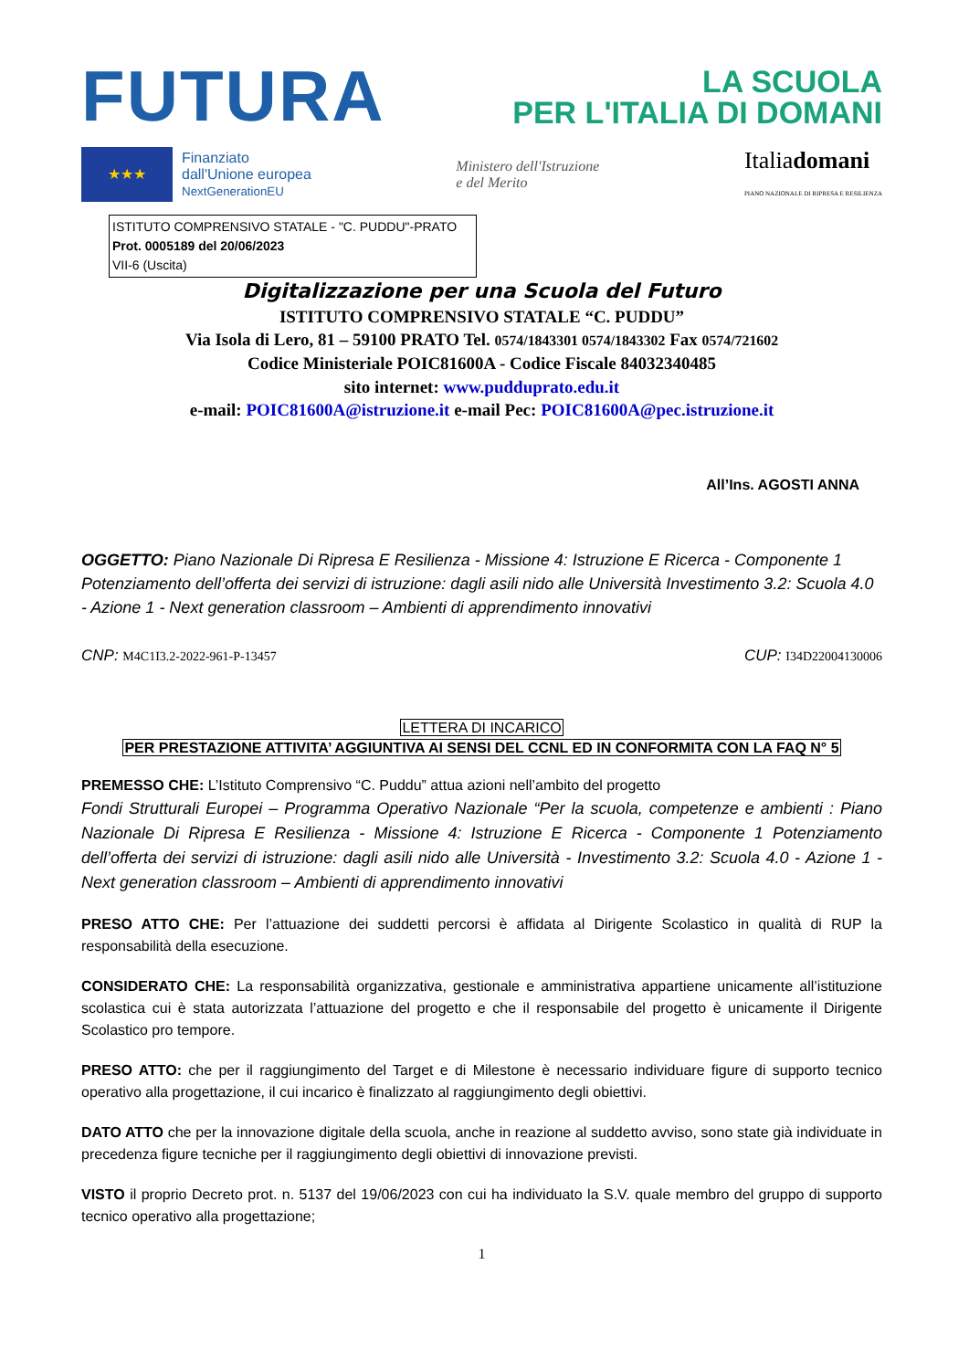FUTURA
LA SCUOLA
PER L'ITALIA DI DOMANI
★★★
Finanziato
dall'Unione europea
NextGenerationEU
Ministero dell'Istruzione
e del Merito
Italiadomani
PIANO NAZIONALE DI RIPRESA E RESILIENZA
ISTITUTO COMPRENSIVO STATALE - "C. PUDDU"-PRATO
Prot. 0005189 del 20/06/2023
VII-6 (Uscita)
Digitalizzazione per una Scuola del Futuro
ISTITUTO COMPRENSIVO STATALE “C. PUDDU”
Via Isola di Lero, 81 – 59100 PRATO Tel. 0574/1843301 0574/1843302 Fax 0574/721602
Codice Ministeriale POIC81600A - Codice Fiscale 84032340485
sito internet: www.pudduprato.edu.it
e-mail: POIC81600A@istruzione.it e-mail Pec: POIC81600A@pec.istruzione.it
All’Ins. AGOSTI ANNA
OGGETTO: Piano Nazionale Di Ripresa E Resilienza - Missione 4: Istruzione E Ricerca - Componente 1 Potenziamento dell’offerta dei servizi di istruzione: dagli asili nido alle Università Investimento 3.2: Scuola 4.0 - Azione 1 - Next generation classroom – Ambienti di apprendimento innovativi
CNP: M4C1I3.2-2022-961-P-13457 CUP: I34D22004130006
LETTERA DI INCARICO
PER PRESTAZIONE ATTIVITA’ AGGIUNTIVA AI SENSI DEL CCNL ED IN CONFORMITA CON LA FAQ N° 5
PREMESSO CHE: L’Istituto Comprensivo “C. Puddu” attua azioni nell’ambito del progetto
Fondi Strutturali Europei – Programma Operativo Nazionale “Per la scuola, competenze e ambienti : Piano Nazionale Di Ripresa E Resilienza - Missione 4: Istruzione E Ricerca - Componente 1 Potenziamento dell’offerta dei servizi di istruzione: dagli asili nido alle Università - Investimento 3.2: Scuola 4.0 - Azione 1 - Next generation classroom – Ambienti di apprendimento innovativi
PRESO ATTO CHE: Per l’attuazione dei suddetti percorsi è affidata al Dirigente Scolastico in qualità di RUP la responsabilità della esecuzione.
CONSIDERATO CHE: La responsabilità organizzativa, gestionale e amministrativa appartiene unicamente all’istituzione scolastica cui è stata autorizzata l’attuazione del progetto e che il responsabile del progetto è unicamente il Dirigente Scolastico pro tempore.
PRESO ATTO: che per il raggiungimento del Target e di Milestone è necessario individuare figure di supporto tecnico operativo alla progettazione, il cui incarico è finalizzato al raggiungimento degli obiettivi.
DATO ATTO che per la innovazione digitale della scuola, anche in reazione al suddetto avviso, sono state già individuate in precedenza figure tecniche per il raggiungimento degli obiettivi di innovazione previsti.
VISTO il proprio Decreto prot. n. 5137 del 19/06/2023 con cui ha individuato la S.V. quale membro del gruppo di supporto tecnico operativo alla progettazione;
1